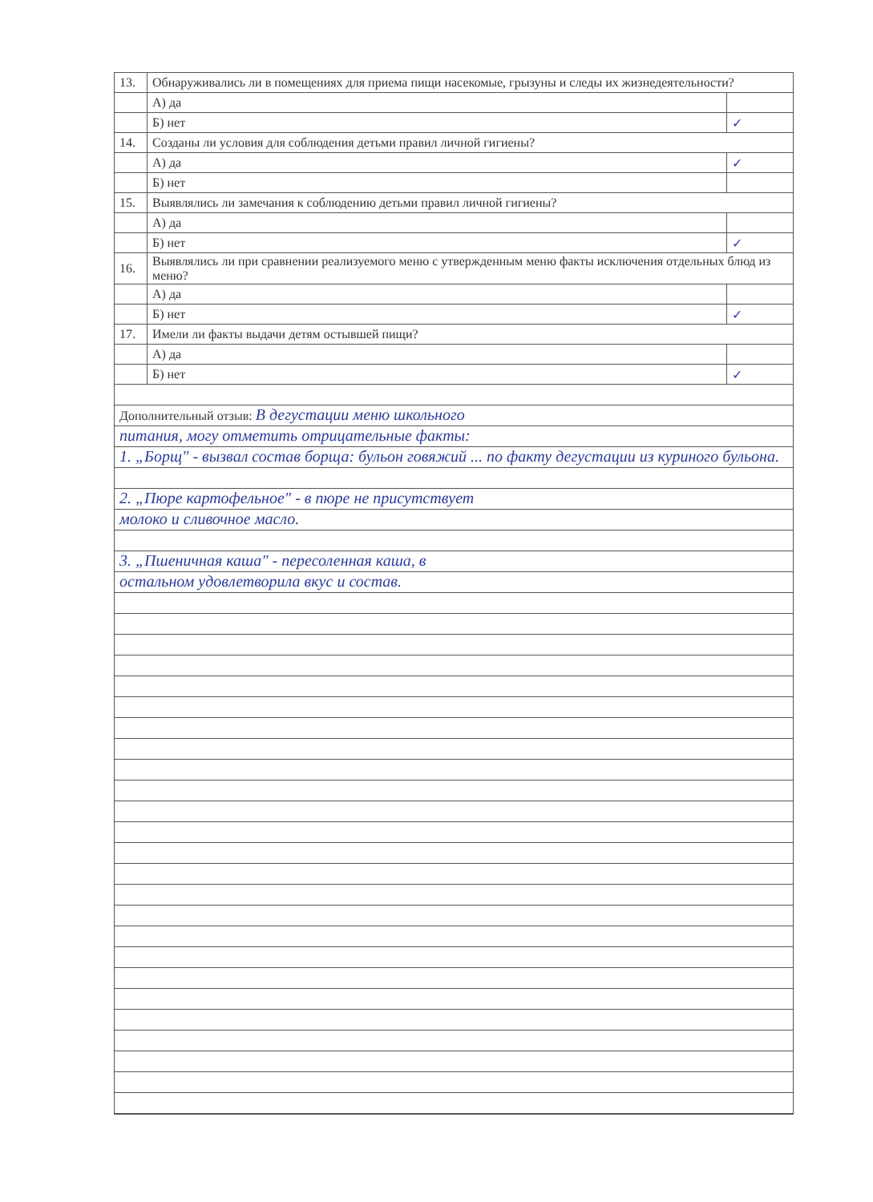| 13. | Обнаруживались ли в помещениях для приема пищи насекомые, грызуны и следы их жизнедеятельности? | |
| | А) да | |
| | Б) нет | ✓ |
| 14. | Созданы ли условия для соблюдения детьми правил личной гигиены? | |
| | А) да | ✓ |
| | Б) нет | |
| 15. | Выявлялись ли замечания к соблюдению детьми правил личной гигиены? | |
| | А) да | |
| | Б) нет | ✓ |
| 16. | Выявлялись ли при сравнении реализуемого меню с утвержденным меню факты исключения отдельных блюд из меню? | |
| | А) да | |
| | Б) нет | ✓ |
| 17. | Имели ли факты выдачи детям остывшей пищи? | |
| | А) да | |
| | Б) нет | ✓ |
Дополнительный отзыв: В дегустации меню школьного
питания, могу отметить отрицательные факты:
1. „Борщ" - вызвал состав борща: бульон говяжий ... по факту дегустации из куриного бульона.
2. „Пюре картофельное" - в пюре не присутствует
молоко и сливочное масло.
3. „Пшеничная каша" - пересоленная каша, в
остальном удовлетворила вкус и состав.